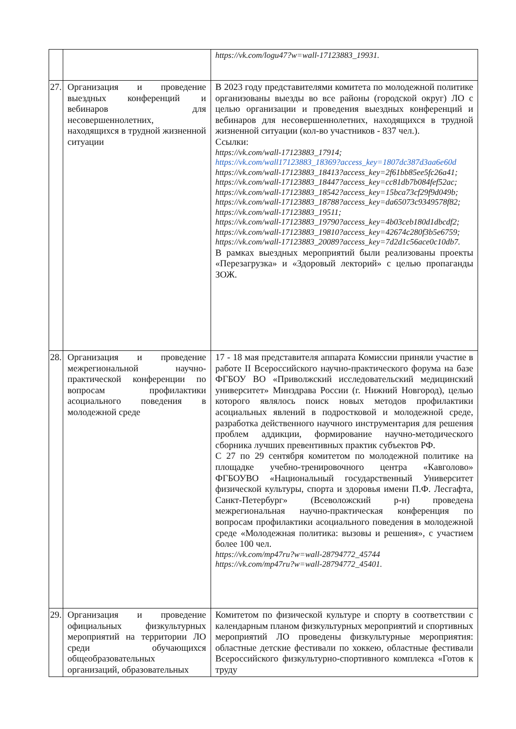| | | https://vk.com/logu47?w=wall-17123883_19931. |
| 27. | Организация и проведение выездных конференций и вебинаров для несовершеннолетних, находящихся в трудной жизненной ситуации | В 2023 году представителями комитета по молодежной политике организованы выезды во все районы (городской округ) ЛО с целью организации и проведения выездных конференций и вебинаров для несовершеннолетних, находящихся в трудной жизненной ситуации (кол-во участников - 837 чел.). Ссылки: https://vk.com/wall-17123883_17914; https://vk.com/wall17123883_18369?access_key=1807dc387d3aa6e60d https://vk.com/wall-17123883_18413?access_key=2f61bb85ee5fc26a41; https://vk.com/wall-17123883_18447?access_key=cc81db7b084fef52ac; https://vk.com/wall-17123883_18542?access_key=15bca73cf29f9d049b; https://vk.com/wall-17123883_18788?access_key=da65073c9349578f82; https://vk.com/wall-17123883_19511; https://vk.com/wall-17123883_19790?access_key=4b03ceb180d1dbcdf2; https://vk.com/wall-17123883_19810?access_key=42674c280f3b5e6759; https://vk.com/wall-17123883_20089?access_key=7d2d1c56ace0c10db7. В рамках выездных мероприятий были реализованы проекты «Перезагрузка» и «Здоровый лекторий» с целью пропаганды ЗОЖ. |
| 28. | Организация и проведение межрегиональной научно-практической конференции по вопросам профилактики асоциального поведения в молодежной среде | 17 - 18 мая представителя аппарата Комиссии приняли участие в работе II Всероссийского научно-практического форума на базе ФГБОУ ВО «Приволжский исследовательский медицинский университет» Минздрава России (г. Нижний Новгород), целью которого являлось поиск новых методов профилактики асоциальных явлений в подростковой и молодежной среде, разработка действенного научного инструментария для решения проблем аддикции, формирование научно-методического сборника лучших превентивных практик субъектов РФ. С 27 по 29 сентября комитетом по молодежной политике на площадке учебно-тренировочного центра «Кавголово» ФГБОУВО «Национальный государственный Университет физической культуры, спорта и здоровья имени П.Ф. Лесгафта, Санкт-Петербург» (Всеволожский р-н) проведена межрегиональная научно-практическая конференция по вопросам профилактики асоциального поведения в молодежной среде «Молодежная политика: вызовы и решения», с участием более 100 чел. https://vk.com/mp47ru?w=wall-28794772_45744 https://vk.com/mp47ru?w=wall-28794772_45401. |
| 29. | Организация и проведение официальных физкультурных мероприятий на территории ЛО среди обучающихся общеобразовательных организаций, образовательных | Комитетом по физической культуре и спорту в соответствии с календарным планом физкультурных мероприятий и спортивных мероприятий ЛО проведены физкультурные мероприятия: областные детские фестивали по хоккею, областные фестивали Всероссийского физкультурно-спортивного комплекса «Готов к труду |